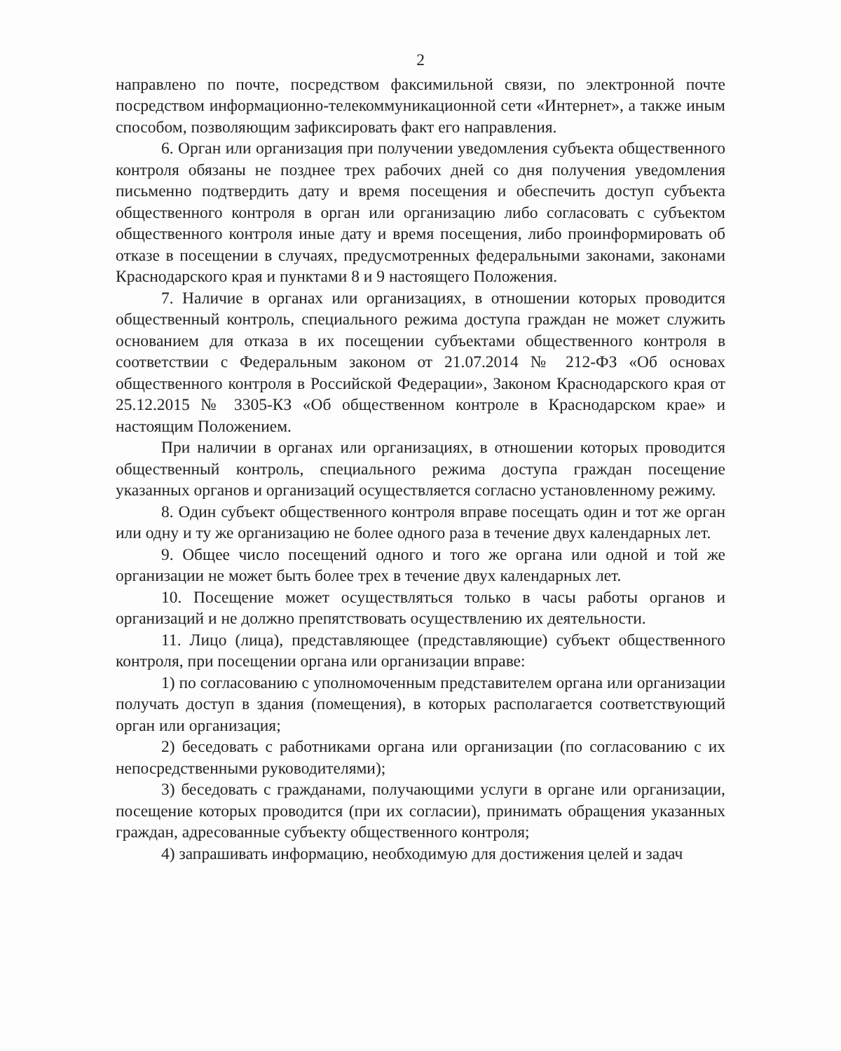2
направлено по почте, посредством факсимильной связи, по электронной почте посредством информационно-телекоммуникационной сети «Интернет», а также иным способом, позволяющим зафиксировать факт его направления.
6. Орган или организация при получении уведомления субъекта общественного контроля обязаны не позднее трех рабочих дней со дня получения уведомления письменно подтвердить дату и время посещения и обеспечить доступ субъекта общественного контроля в орган или организацию либо согласовать с субъектом общественного контроля иные дату и время посещения, либо проинформировать об отказе в посещении в случаях, предусмотренных федеральными законами, законами Краснодарского края и пунктами 8 и 9 настоящего Положения.
7. Наличие в органах или организациях, в отношении которых проводится общественный контроль, специального режима доступа граждан не может служить основанием для отказа в их посещении субъектами общественного контроля в соответствии с Федеральным законом от 21.07.2014 № 212-ФЗ «Об основах общественного контроля в Российской Федерации», Законом Краснодарского края от 25.12.2015 № 3305-КЗ «Об общественном контроле в Краснодарском крае» и настоящим Положением.
При наличии в органах или организациях, в отношении которых проводится общественный контроль, специального режима доступа граждан посещение указанных органов и организаций осуществляется согласно установленному режиму.
8. Один субъект общественного контроля вправе посещать один и тот же орган или одну и ту же организацию не более одного раза в течение двух календарных лет.
9. Общее число посещений одного и того же органа или одной и той же организации не может быть более трех в течение двух календарных лет.
10. Посещение может осуществляться только в часы работы органов и организаций и не должно препятствовать осуществлению их деятельности.
11. Лицо (лица), представляющее (представляющие) субъект общественного контроля, при посещении органа или организации вправе:
1) по согласованию с уполномоченным представителем органа или организации получать доступ в здания (помещения), в которых располагается соответствующий орган или организация;
2) беседовать с работниками органа или организации (по согласованию с их непосредственными руководителями);
3) беседовать с гражданами, получающими услуги в органе или организации, посещение которых проводится (при их согласии), принимать обращения указанных граждан, адресованные субъекту общественного контроля;
4) запрашивать информацию, необходимую для достижения целей и задач